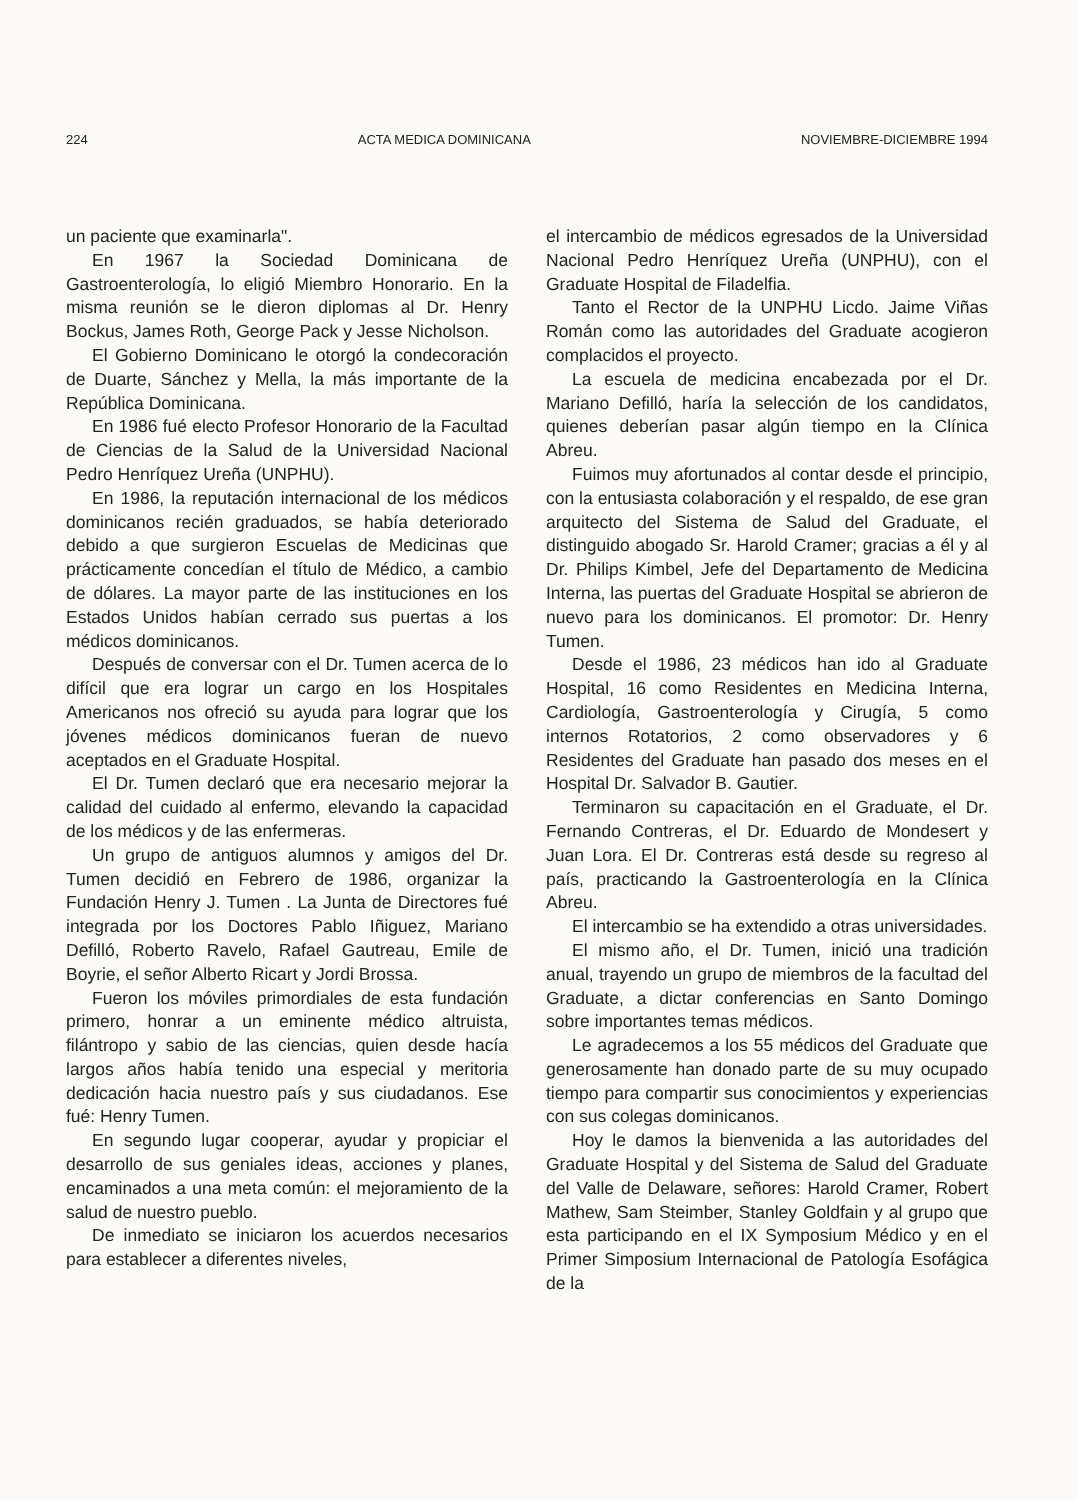224 ACTA MEDICA DOMINICANA NOVIEMBRE-DICIEMBRE 1994
un paciente que examinarla".
En 1967 la Sociedad Dominicana de Gastroenterología, lo eligió Miembro Honorario. En la misma reunión se le dieron diplomas al Dr. Henry Bockus, James Roth, George Pack y Jesse Nicholson.
El Gobierno Dominicano le otorgó la condecoración de Duarte, Sánchez y Mella, la más importante de la República Dominicana.
En 1986 fué electo Profesor Honorario de la Facultad de Ciencias de la Salud de la Universidad Nacional Pedro Henríquez Ureña (UNPHU).
En 1986, la reputación internacional de los médicos dominicanos recién graduados, se había deteriorado debido a que surgieron Escuelas de Medicinas que prácticamente concedían el título de Médico, a cambio de dólares. La mayor parte de las instituciones en los Estados Unidos habían cerrado sus puertas a los médicos dominicanos.
Después de conversar con el Dr. Tumen acerca de lo difícil que era lograr un cargo en los Hospitales Americanos nos ofreció su ayuda para lograr que los jóvenes médicos dominicanos fueran de nuevo aceptados en el Graduate Hospital.
El Dr. Tumen declaró que era necesario mejorar la calidad del cuidado al enfermo, elevando la capacidad de los médicos y de las enfermeras.
Un grupo de antiguos alumnos y amigos del Dr. Tumen decidió en Febrero de 1986, organizar la Fundación Henry J. Tumen . La Junta de Directores fué integrada por los Doctores Pablo Iñiguez, Mariano Defilló, Roberto Ravelo, Rafael Gautreau, Emile de Boyrie, el señor Alberto Ricart y Jordi Brossa.
Fueron los móviles primordiales de esta fundación primero, honrar a un eminente médico altruista, filántropo y sabio de las ciencias, quien desde hacía largos años había tenido una especial y meritoria dedicación hacia nuestro país y sus ciudadanos. Ese fué: Henry Tumen.
En segundo lugar cooperar, ayudar y propiciar el desarrollo de sus geniales ideas, acciones y planes, encaminados a una meta común: el mejoramiento de la salud de nuestro pueblo.
De inmediato se iniciaron los acuerdos necesarios para establecer a diferentes niveles,
el intercambio de médicos egresados de la Universidad Nacional Pedro Henríquez Ureña (UNPHU), con el Graduate Hospital de Filadelfia.
Tanto el Rector de la UNPHU Licdo. Jaime Viñas Román como las autoridades del Graduate acogieron complacidos el proyecto.
La escuela de medicina encabezada por el Dr. Mariano Defilló, haría la selección de los candidatos, quienes deberían pasar algún tiempo en la Clínica Abreu.
Fuimos muy afortunados al contar desde el principio, con la entusiasta colaboración y el respaldo, de ese gran arquitecto del Sistema de Salud del Graduate, el distinguido abogado Sr. Harold Cramer; gracias a él y al Dr. Philips Kimbel, Jefe del Departamento de Medicina Interna, las puertas del Graduate Hospital se abrieron de nuevo para los dominicanos. El promotor: Dr. Henry Tumen.
Desde el 1986, 23 médicos han ido al Graduate Hospital, 16 como Residentes en Medicina Interna, Cardiología, Gastroenterología y Cirugía, 5 como internos Rotatorios, 2 como observadores y 6 Residentes del Graduate han pasado dos meses en el Hospital Dr. Salvador B. Gautier.
Terminaron su capacitación en el Graduate, el Dr. Fernando Contreras, el Dr. Eduardo de Mondesert y Juan Lora. El Dr. Contreras está desde su regreso al país, practicando la Gastroenterología en la Clínica Abreu.
El intercambio se ha extendido a otras universidades.
El mismo año, el Dr. Tumen, inició una tradición anual, trayendo un grupo de miembros de la facultad del Graduate, a dictar conferencias en Santo Domingo sobre importantes temas médicos.
Le agradecemos a los 55 médicos del Graduate que generosamente han donado parte de su muy ocupado tiempo para compartir sus conocimientos y experiencias con sus colegas dominicanos.
Hoy le damos la bienvenida a las autoridades del Graduate Hospital y del Sistema de Salud del Graduate del Valle de Delaware, señores: Harold Cramer, Robert Mathew, Sam Steimber, Stanley Goldfain y al grupo que esta participando en el IX Symposium Médico y en el Primer Simposium Internacional de Patología Esofágica de la